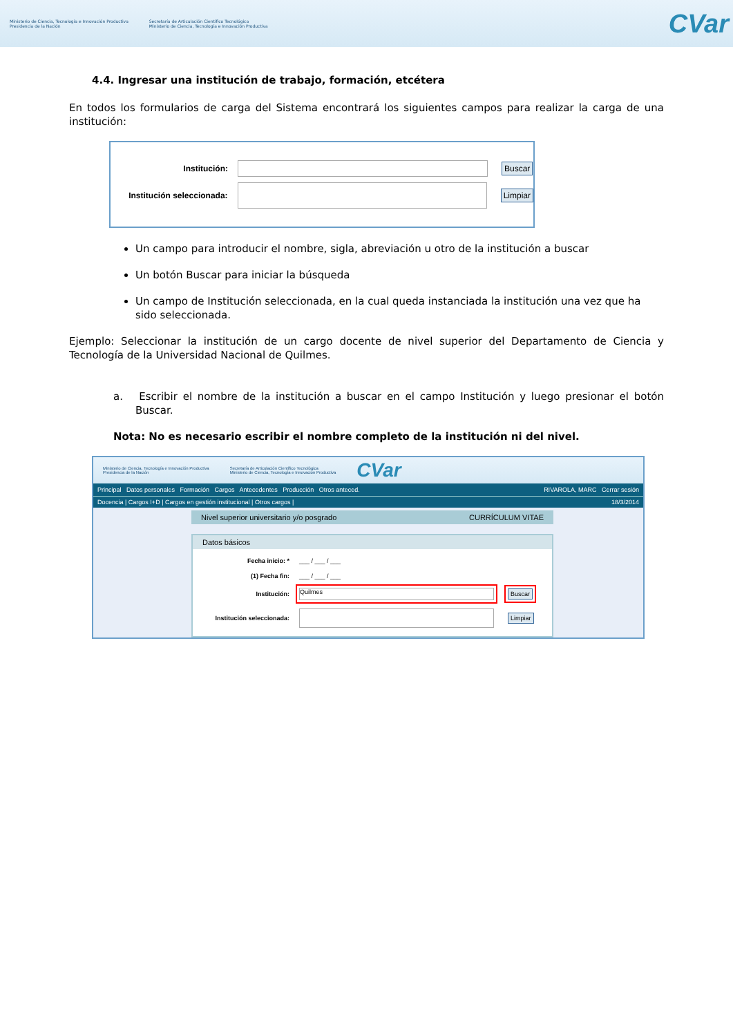Ministerio de Ciencia, Tecnología e Innovación Productiva
Presidencia de la Nación
Secretaría de Articulación Científico Tecnológica
Ministerio de Ciencia, Tecnología e Innovación Productiva
CVar
4.4. Ingresar una institución de trabajo, formación, etcétera
En todos los formularios de carga del Sistema encontrará los siguientes campos para realizar la carga de una institución:
Institución: Buscar
Institución seleccionada: Limpiar
Un campo para introducir el nombre, sigla, abreviación u otro de la institución a buscar
Un botón Buscar para iniciar la búsqueda
Un campo de Institución seleccionada, en la cual queda instanciada la institución una vez que ha sido seleccionada.
Ejemplo: Seleccionar la institución de un cargo docente de nivel superior del Departamento de Ciencia y Tecnología de la Universidad Nacional de Quilmes.
a. Escribir el nombre de la institución a buscar en el campo Institución y luego presionar el botón Buscar.
Nota: No es necesario escribir el nombre completo de la institución ni del nivel.
Ministerio de Ciencia, Tecnología e Innovación Productiva
Presidencia de la Nación
Secretaría de Articulación Científico Tecnológica
Ministerio de Ciencia, Tecnología e Innovación Productiva
CVar
Principal Datos personales Formación Cargos Antecedentes Producción Otros anteced. RIVAROLA, MARC Cerrar sesión
Docencia | Cargos I+D | Cargos en gestión institucional | Otros cargos | 18/3/2014
Nivel superior universitario y/o posgrado CURRÍCULUM VITAE
Datos básicos
Fecha inicio: * ___ / ___ / ___
(1) Fecha fin: ___ / ___ / ___
Institución: Quilmes Buscar
Institución seleccionada: Limpiar